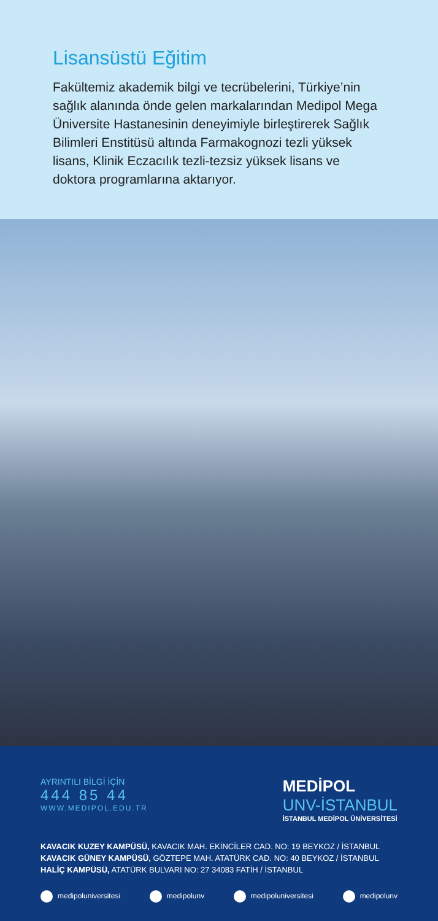Lisansüstü Eğitim
Fakültemiz akademik bilgi ve tecrübelerini, Türkiye’nin sağlık alanında önde gelen markalarından Medipol Mega Üniversite Hastanesinin deneyimiyle birleştirerek Sağlık Bilimleri Enstitüsü altında Farmakognozi tezli yüksek lisans, Klinik Eczacılık tezli-tezsiz yüksek lisans ve doktora programlarına aktarıyor.
AYRINTILI BİLGİ İÇİN
444 85 44
WWW.MEDIPOL.EDU.TR
MEDİPOL
UNV-İSTANBUL
İSTANBUL MEDİPOL ÜNİVERSİTESİ
KAVACIK KUZEY KAMPÜSÜ, KAVACIK MAH. EKİNCİLER CAD. NO: 19 BEYKOZ / İSTANBUL
KAVACIK GÜNEY KAMPÜSÜ, GÖZTEPE MAH. ATATÜRK CAD. NO: 40 BEYKOZ / İSTANBUL
HALİÇ KAMPÜSÜ, ATATÜRK BULVARI NO: 27 34083 FATİH / İSTANBUL
medipoluniversitesi medipolunv medipoluniversitesi medipolunv